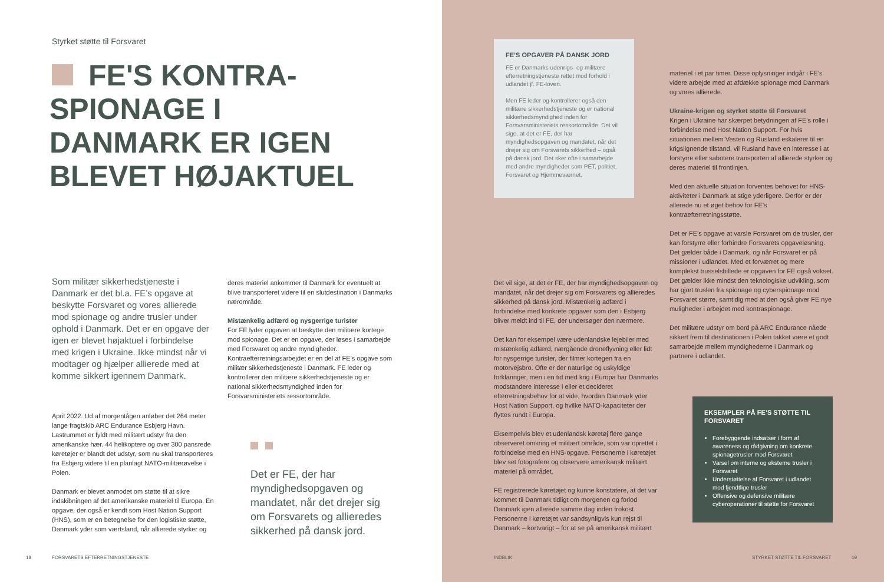Styrket støtte til Forsvaret
FE'S KONTRA-SPIONAGE I DANMARK ER IGEN BLEVET HØJAKTUEL
Som militær sikkerhedstjeneste i Danmark er det bl.a. FE’s opgave at beskytte Forsvaret og vores allierede mod spionage og andre trusler under ophold i Danmark. Det er en opgave der igen er blevet højaktuel i forbindelse med krigen i Ukraine. Ikke mindst når vi modtager og hjælper allierede med at komme sikkert igennem Danmark.
April 2022. Ud af morgentågen anløber det 264 meter lange fragtskib ARC Endurance Esbjerg Havn. Lastrummet er fyldt med militært udstyr fra den amerikanske hær. 44 helikoptere og over 300 pansrede køretøjer er blandt det udstyr, som nu skal transporteres fra Esbjerg videre til en planlagt NATO-militærøvelse i Polen.
Danmark er blevet anmodet om støtte til at sikre indskibningen af det amerikanske materiel til Europa. En opgave, der også er kendt som Host Nation Support (HNS), som er en betegnelse for den logistiske støtte, Danmark yder som værtsland, når allierede styrker og
deres materiel ankommer til Danmark for eventuelt at blive transporteret videre til en slutdestination i Danmarks nærområde.
Mistænkelig adfærd og nysgerrige turister
For FE lyder opgaven at beskytte den militære kortege mod spionage. Det er en opgave, der løses i samarbejde med Forsvaret og andre myndigheder. Kontraefterretningsarbejdet er en del af FE’s opgave som militær sikkerhedstjeneste i Danmark. FE leder og kontrollerer den militære sikkerhedstjeneste og er national sikkerhedsmyndighed inden for Forsvarsministeriets ressortområde.
Det er FE, der har myndighedsopgaven og mandatet, når det drejer sig om Forsvarets og allieredes sikkerhed på dansk jord.
18
FORSVARETS EFTERRETNINGSTJENESTE
FE’S OPGAVER PÅ DANSK JORD
FE er Danmarks udenrigs- og militære efterretningstjeneste rettet mod forhold i udlandet jf. FE-loven.
Men FE leder og kontrollerer også den militære sikkerhedstjeneste og er national sikkerhedsmyndighed inden for Forsvarsministeriets ressortområde. Det vil sige, at det er FE, der har myndighedsopgaven og mandatet, når det drejer sig om Forsvarets sikkerhed – også på dansk jord. Det sker ofte i samarbejde med andre myndigheder som PET, politiet, Forsvaret og Hjemmeværnet.
Det vil sige, at det er FE, der har myndighedsopgaven og mandatet, når det drejer sig om Forsvarets og allieredes sikkerhed på dansk jord. Mistænkelig adfærd i forbindelse med konkrete opgaver som den i Esbjerg bliver meldt ind til FE, der undersøger den nærmere.
Det kan for eksempel være udenlandske lejebiler med mistænkelig adfærd, nærgående droneflyvning eller lidt for nysgerrige turister, der filmer kortegen fra en motorvejsbro. Ofte er der naturlige og uskyldige forklaringer, men i en tid med krig i Europa har Danmarks modstandere interesse i eller et decideret efterretningsbehov for at vide, hvordan Danmark yder Host Nation Support, og hvilke NATO-kapaciteter der flyttes rundt i Europa.
Eksempelvis blev et udenlandsk køretøj flere gange observeret omkring et militært område, som var oprettet i forbindelse med en HNS-opgave. Personerne i køretøjet blev set fotografere og observere amerikansk militært materiel på området.
FE registrerede køretøjet og kunne konstatere, at det var kommet til Danmark tidligt om morgenen og forlod Danmark igen allerede samme dag inden frokost. Personerne i køretøjet var sandsynligvis kun rejst til Danmark – kortvarigt – for at se på amerikansk militært
materiel i et par timer. Disse oplysninger indgår i FE’s videre arbejde med at afdække spionage mod Danmark og vores allierede.
Ukraine-krigen og styrket støtte til Forsvaret
Krigen i Ukraine har skærpet betydningen af FE’s rolle i forbindelse med Host Nation Support. For hvis situationen mellem Vesten og Rusland eskalerer til en krigslignende tilstand, vil Rusland have en interesse i at forstyrre eller sabotere transporten af allierede styrker og deres materiel til frontlinjen.
Med den aktuelle situation forventes behovet for HNS-aktiviteter i Danmark at stige yderligere. Derfor er der allerede nu et øget behov for FE’s kontraefterretningsstøtte.
Det er FE’s opgave at varsle Forsvaret om de trusler, der kan forstyrre eller forhindre Forsvarets opgaveløsning. Det gælder både i Danmark, og når Forsvaret er på missioner i udlandet. Med et forværret og mere komplekst trusselsbillede er opgaven for FE også vokset. Det gælder ikke mindst den teknologiske udvikling, som har gjort truslen fra spionage og cyberspionage mod Forsvaret større, samtidig med at den også giver FE nye muligheder i arbejdet med kontraspionage.
Det militære udstyr om bord på ARC Endurance nåede sikkert frem til destinationen i Polen takket være et godt samarbejde mellem myndighederne i Danmark og partnere i udlandet.
EKSEMPLER PÅ FE’S STØTTE TIL FORSVARET
Forebyggende indsatser i form af awareness og rådgivning om konkrete spionagetrusler mod Forsvaret
Varsel om interne og eksterne trusler i Forsvaret
Understøttelse af Forsvaret i udlandet mod fjendtlige trusler
Offensive og defensive militære cyberoperationer til støtte for Forsvaret
INDBLIK STYRKET STØTTE TIL FORSVARET 19